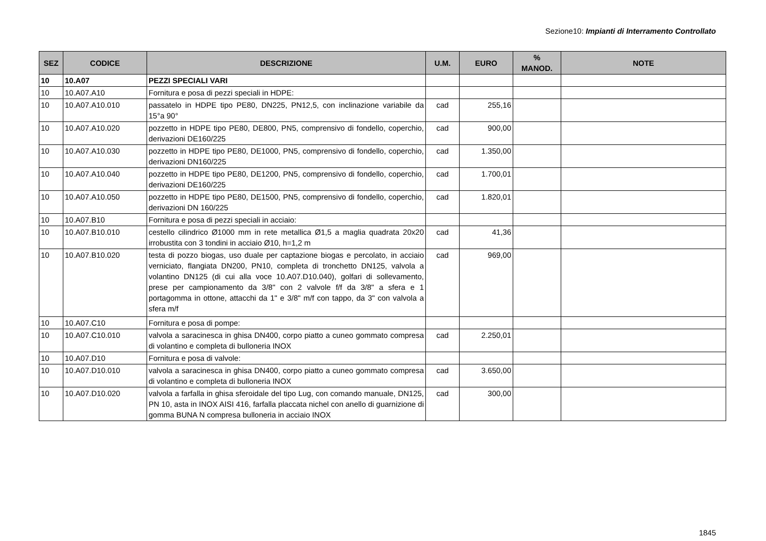Sezione10: Impianti di Interramento Controllato
| SEZ | CODICE | DESCRIZIONE | U.M. | EURO | % MANOD. | NOTE |
| --- | --- | --- | --- | --- | --- | --- |
| 10 | 10.A07 | PEZZI SPECIALI VARI | | | | |
| 10 | 10.A07.A10 | Fornitura e posa di pezzi speciali in HDPE: | | | | |
| 10 | 10.A07.A10.010 | passatelo in HDPE tipo PE80, DN225, PN12,5, con inclinazione variabile da 15°a 90° | cad | 255,16 | | |
| 10 | 10.A07.A10.020 | pozzetto in HDPE tipo PE80, DE800, PN5, comprensivo di fondello, coperchio, derivazioni DE160/225 | cad | 900,00 | | |
| 10 | 10.A07.A10.030 | pozzetto in HDPE tipo PE80, DE1000, PN5, comprensivo di fondello, coperchio, derivazioni DN160/225 | cad | 1.350,00 | | |
| 10 | 10.A07.A10.040 | pozzetto in HDPE tipo PE80, DE1200, PN5, comprensivo di fondello, coperchio, derivazioni DE160/225 | cad | 1.700,01 | | |
| 10 | 10.A07.A10.050 | pozzetto in HDPE tipo PE80, DE1500, PN5, comprensivo di fondello, coperchio, derivazioni DN 160/225 | cad | 1.820,01 | | |
| 10 | 10.A07.B10 | Fornitura e posa di pezzi speciali in acciaio: | | | | |
| 10 | 10.A07.B10.010 | cestello cilindrico Ø1000 mm in rete metallica Ø1,5 a maglia quadrata 20x20 irrobustita con 3 tondini in acciaio Ø10, h=1,2 m | cad | 41,36 | | |
| 10 | 10.A07.B10.020 | testa di pozzo biogas, uso duale per captazione biogas e percolato, in acciaio verniciato, flangiata DN200, PN10, completa di tronchetto DN125, valvola a volantino DN125 (di cui alla voce 10.A07.D10.040), golfari di sollevamento, prese per campionamento da 3/8" con 2 valvole f/f da 3/8" a sfera e 1 portagomma in ottone, attacchi da 1" e 3/8" m/f con tappo, da 3" con valvola a sfera m/f | cad | 969,00 | | |
| 10 | 10.A07.C10 | Fornitura e posa di pompe: | | | | |
| 10 | 10.A07.C10.010 | valvola a saracinesca in ghisa DN400, corpo piatto a cuneo gommato compresa di volantino e completa di bulloneria INOX | cad | 2.250,01 | | |
| 10 | 10.A07.D10 | Fornitura e posa di valvole: | | | | |
| 10 | 10.A07.D10.010 | valvola a saracinesca in ghisa DN400, corpo piatto a cuneo gommato compresa di volantino e completa di bulloneria INOX | cad | 3.650,00 | | |
| 10 | 10.A07.D10.020 | valvola a farfalla in ghisa sferoidale del tipo Lug, con comando manuale, DN125, PN 10, asta in INOX AISI 416, farfalla placcata nichel con anello di guarnizione di gomma BUNA N compresa bulloneria in acciaio INOX | cad | 300,00 | | |
1845